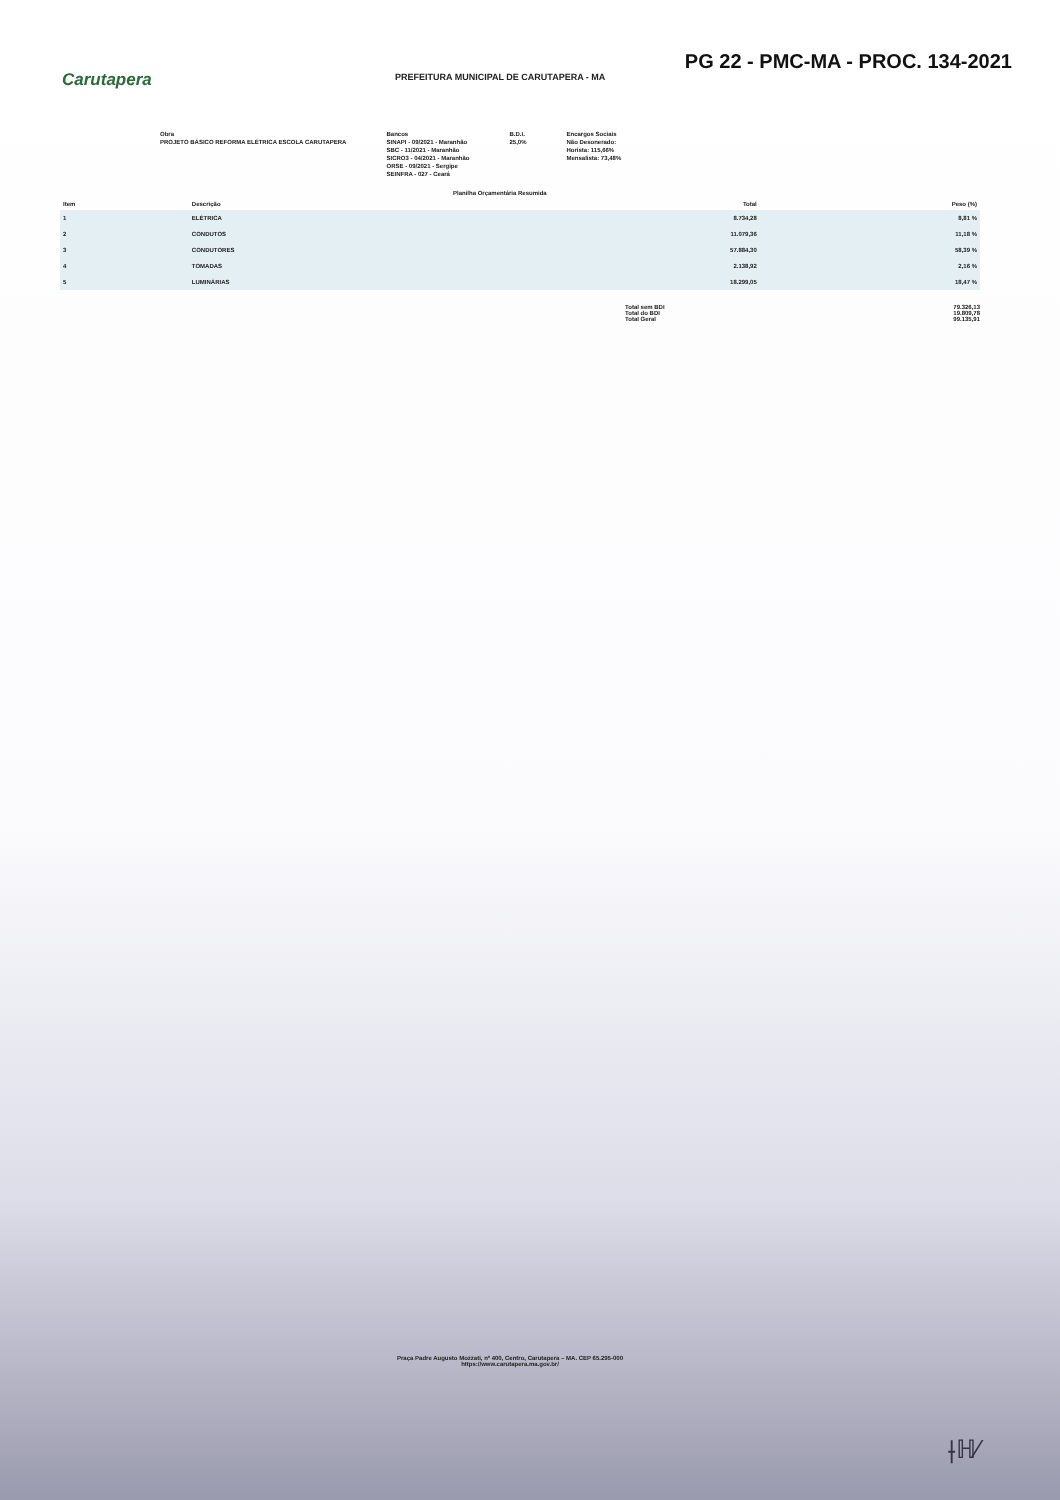PG 22 - PMC-MA - PROC. 134-2021
PREFEITURA MUNICIPAL DE CARUTAPERA - MA
Carutapera
Obra
PROJETO BÁSICO REFORMA ELÉTRICA ESCOLA CARUTAPERA
Bancos
SINAPI - 09/2021 - Maranhão
SBC - 11/2021 - Maranhão
SICRO3 - 04/2021 - Maranhão
ORSE - 09/2021 - Sergipe
SEINFRA - 027 - Ceará
B.D.I.
25,0%
Encargos Sociais
Não Desonerado:
Horista: 115,66%
Mensalista: 73,48%
Planilha Orçamentária Resumida
| Item | Descrição | Total | Peso (%) |
| --- | --- | --- | --- |
| 1 | ELÉTRICA | 8.734,28 | 8,81 % |
| 2 | CONDUTOS | 11.079,36 | 11,18 % |
| 3 | CONDUTORES | 57.884,30 | 58,39 % |
| 4 | TOMADAS | 2.138,92 | 2,16 % |
| 5 | LUMINÁRIAS | 18.299,05 | 18,47 % |
| Total sem BDI | 79.326,13 |
| Total do BDI | 19.809,78 |
| Total Geral | 99.135,91 |
Praça Padre Augusto Mozzati, nº 400, Centro, Carutapera – MA. CEP 65.295-000
https://www.carutapera.ma.gov.br/
⟊ℍ⁄